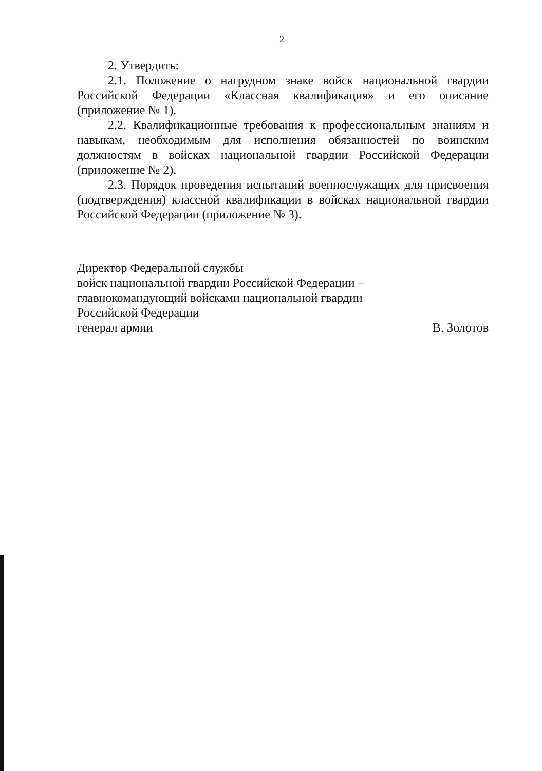2
2. Утвердить:
2.1. Положение о нагрудном знаке войск национальной гвардии Российской Федерации «Классная квалификация» и его описание (приложение № 1).
2.2. Квалификационные требования к профессиональным знаниям и навыкам, необходимым для исполнения обязанностей по воинским должностям в войсках национальной гвардии Российской Федерации (приложение № 2).
2.3. Порядок проведения испытаний военнослужащих для присвоения (подтверждения) классной квалификации в войсках национальной гвардии Российской Федерации (приложение № 3).
Директор Федеральной службы
войск национальной гвардии Российской Федерации –
главнокомандующий войсками национальной гвардии
Российской Федерации
генерал армии В. Золотов